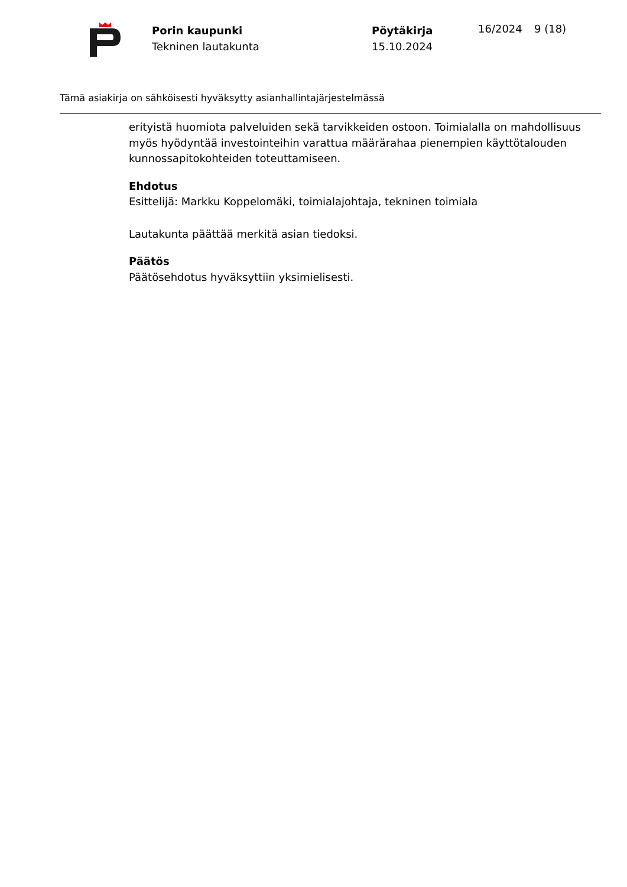Porin kaupunki
Tekninen lautakunta
Pöytäkirja
15.10.2024
16/2024 9 (18)
Tämä asiakirja on sähköisesti hyväksytty asianhallintajärjestelmässä
erityistä huomiota palveluiden sekä tarvikkeiden ostoon. Toimialalla on mahdollisuus myös hyödyntää investointeihin varattua määrärahaa pienempien käyttötalouden kunnossapitokohteiden toteuttamiseen.
Ehdotus
Esittelijä: Markku Koppelomäki, toimialajohtaja, tekninen toimiala
Lautakunta päättää merkitä asian tiedoksi.
Päätös
Päätösehdotus hyväksyttiin yksimielisesti.